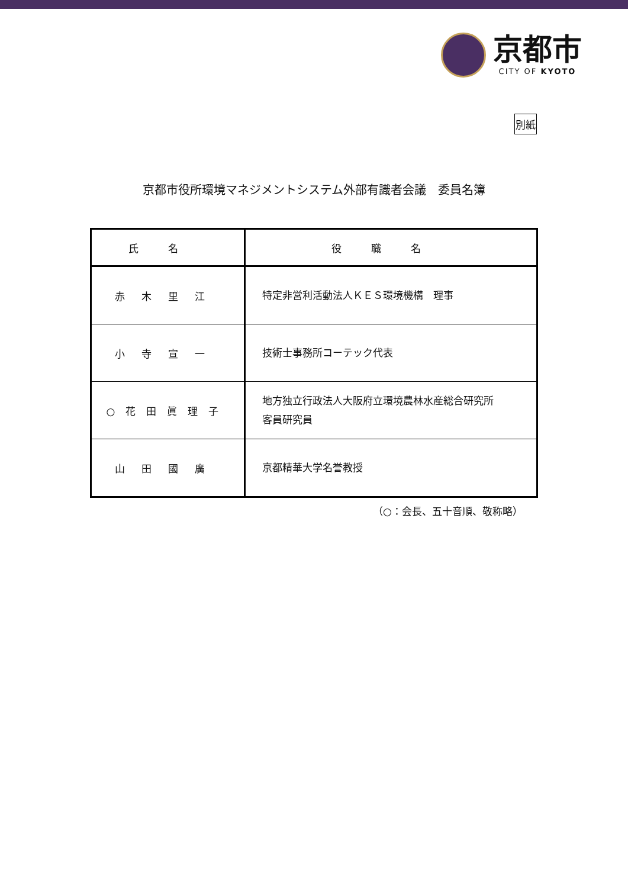京都市
CITY OF KYOTO
別紙
京都市役所環境マネジメントシステム外部有識者会議　委員名簿
| 氏名 | 役職名 |
| --- | --- |
| 赤木里江 | 特定非営利活動法人ＫＥＳ環境機構 理事 |
| 小寺宣一 | 技術士事務所コーテック代表 |
| ○花田眞理子 | 地方独立行政法人大阪府立環境農林水産総合研究所 客員研究員 |
| 山田國廣 | 京都精華大学名誉教授 |
（○：会長、五十音順、敬称略）